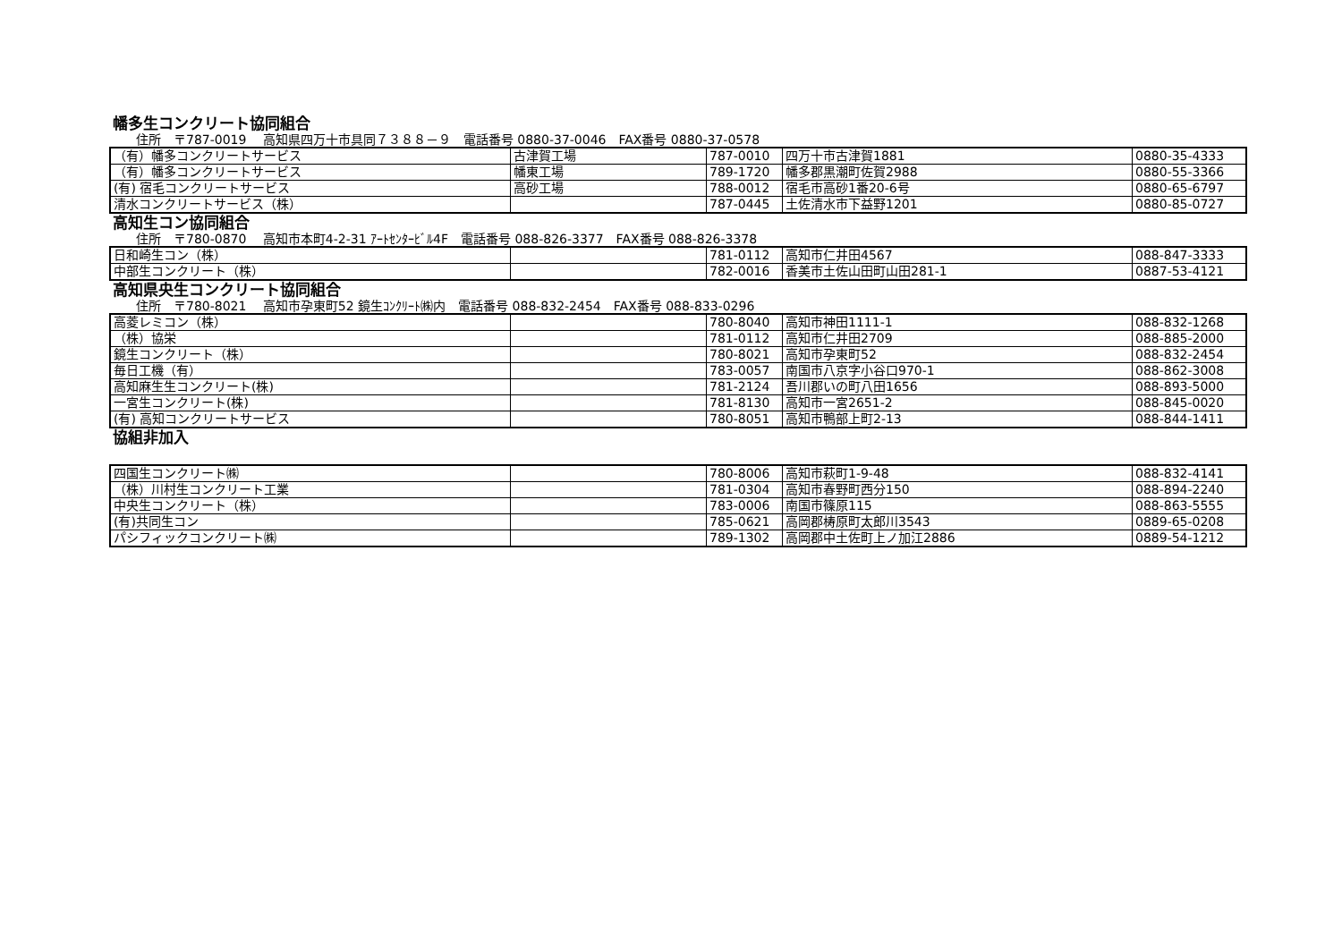幡多生コンクリート協同組合
住所　〒787-0019　 高知県四万十市具同７３８８－９　電話番号 0880-37-0046　FAX番号 0880-37-0578
| （有）幡多コンクリートサービス | 古津賀工場 | 787-0010 | 四万十市古津賀1881 | 0880-35-4333 |
| （有）幡多コンクリートサービス | 幡東工場 | 789-1720 | 幡多郡黒潮町佐賀2988 | 0880-55-3366 |
| (有) 宿毛コンクリートサービス | 高砂工場 | 788-0012 | 宿毛市高砂1番20-6号 | 0880-65-6797 |
| 清水コンクリートサービス（株） | | 787-0445 | 土佐清水市下益野1201 | 0880-85-0727 |
高知生コン協同組合
住所　〒780-0870　 高知市本町4-2-31 ｱｰﾄｾﾝﾀｰﾋﾞﾙ4F　電話番号 088-826-3377　FAX番号 088-826-3378
| 日和崎生コン（株） | | 781-0112 | 高知市仁井田4567 | 088-847-3333 |
| 中部生コンクリート（株） | | 782-0016 | 香美市土佐山田町山田281-1 | 0887-53-4121 |
高知県央生コンクリート協同組合
住所　〒780-8021　 高知市孕東町52 鏡生ｺﾝｸﾘｰﾄ㈱内　電話番号 088-832-2454　FAX番号 088-833-0296
| 高菱レミコン（株） | | 780-8040 | 高知市神田1111-1 | 088-832-1268 |
| （株）協栄 | | 781-0112 | 高知市仁井田2709 | 088-885-2000 |
| 鏡生コンクリート（株） | | 780-8021 | 高知市孕東町52 | 088-832-2454 |
| 毎日工機（有） | | 783-0057 | 南国市八京字小谷口970-1 | 088-862-3008 |
| 高知麻生生コンクリート(株) | | 781-2124 | 吾川郡いの町八田1656 | 088-893-5000 |
| 一宮生コンクリート(株) | | 781-8130 | 高知市一宮2651-2 | 088-845-0020 |
| (有) 高知コンクリートサービス | | 780-8051 | 高知市鴨部上町2-13 | 088-844-1411 |
協組非加入
| 四国生コンクリート㈱ | | 780-8006 | 高知市萩町1-9-48 | 088-832-4141 |
| （株）川村生コンクリート工業 | | 781-0304 | 高知市春野町西分150 | 088-894-2240 |
| 中央生コンクリート（株） | | 783-0006 | 南国市篠原115 | 088-863-5555 |
| (有)共同生コン | | 785-0621 | 高岡郡梼原町太郎川3543 | 0889-65-0208 |
| パシフィックコンクリート㈱ | | 789-1302 | 高岡郡中土佐町上ノ加江2886 | 0889-54-1212 |